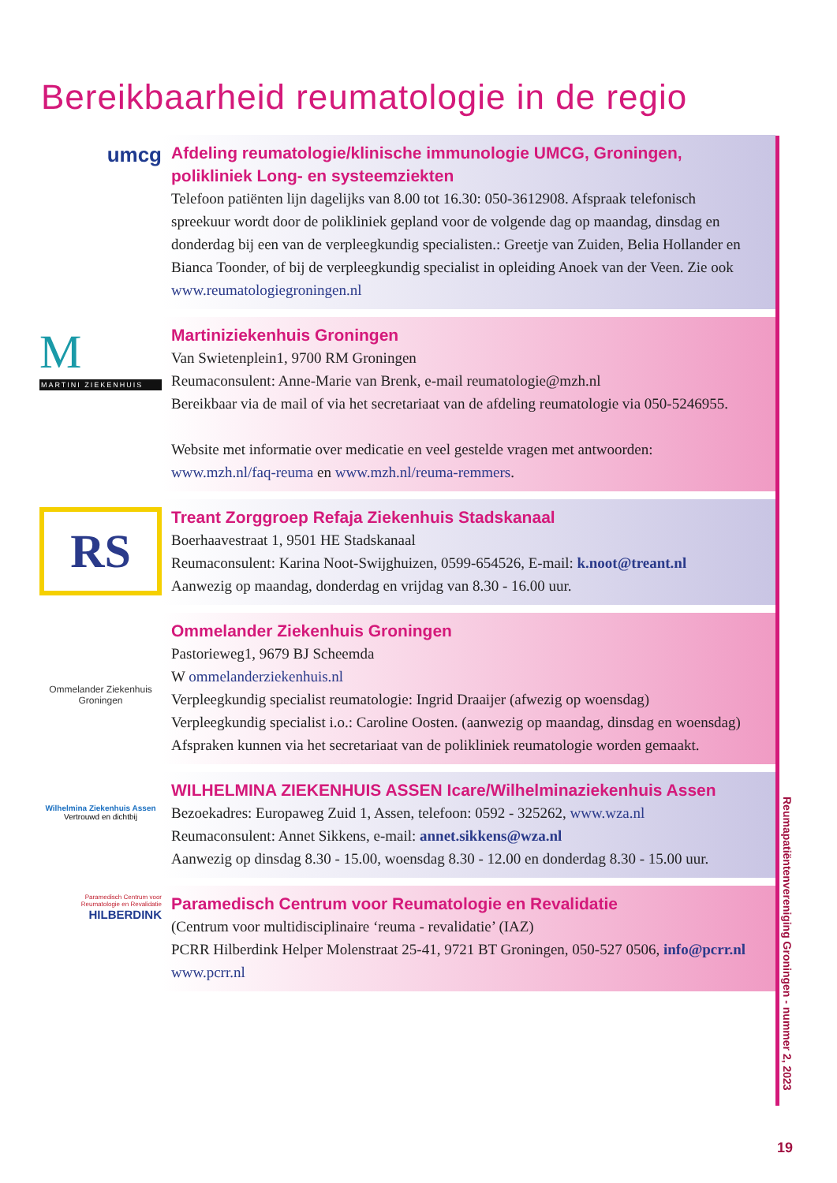Bereikbaarheid reumatologie in de regio
umcg
Afdeling reumatologie/klinische immunologie UMCG, Groningen, polikliniek Long- en systeemziekten
Telefoon patiënten lijn dagelijks van 8.00 tot 16.30: 050-3612908. Afspraak telefonisch spreekuur wordt door de polikliniek gepland voor de volgende dag op maandag, dinsdag en donderdag bij een van de verpleegkundig specialisten.: Greetje van Zuiden, Belia Hollander en Bianca Toonder, of bij de verpleegkundig specialist in opleiding Anoek van der Veen. Zie ook www.reumatologiegroningen.nl
M
MARTINI ZIEKENHUIS
Martiniziekenhuis Groningen
Van Swietenplein1, 9700 RM Groningen
Reumaconsulent: Anne-Marie van Brenk, e-mail reumatologie@mzh.nl
Bereikbaar via de mail of via het secretariaat van de afdeling reumatologie via 050-5246955.
Website met informatie over medicatie en veel gestelde vragen met antwoorden: www.mzh.nl/faq-reuma en www.mzh.nl/reuma-remmers.
RS
Treant Zorggroep Refaja Ziekenhuis Stadskanaal
Boerhaavestraat 1, 9501 HE Stadskanaal
Reumaconsulent: Karina Noot-Swijghuizen, 0599-654526, E-mail: k.noot@treant.nl
Aanwezig op maandag, donderdag en vrijdag van 8.30 - 16.00 uur.
Ommelander Ziekenhuis
Groningen
Ommelander Ziekenhuis Groningen
Pastorieweg1, 9679 BJ Scheemda
W ommelanderziekenhuis.nl
Verpleegkundig specialist reumatologie: Ingrid Draaijer (afwezig op woensdag)
Verpleegkundig specialist i.o.: Caroline Oosten. (aanwezig op maandag, dinsdag en woensdag) Afspraken kunnen via het secretariaat van de polikliniek reumatologie worden gemaakt.
Wilhelmina Ziekenhuis Assen
Vertrouwd en dichtbij
WILHELMINA ZIEKENHUIS ASSEN Icare/Wilhelminaziekenhuis Assen
Bezoekadres: Europaweg Zuid 1, Assen, telefoon: 0592 - 325262, www.wza.nl
Reumaconsulent: Annet Sikkens, e-mail: annet.sikkens@wza.nl
Aanwezig op dinsdag 8.30 - 15.00, woensdag 8.30 - 12.00 en donderdag 8.30 - 15.00 uur.
Paramedisch Centrum voor
Reumatologie en Revalidatie
HILBERDINK
Paramedisch Centrum voor Reumatologie en Revalidatie
(Centrum voor multidisciplinaire ‘reuma - revalidatie’ (IAZ)
PCRR Hilberdink Helper Molenstraat 25-41, 9721 BT Groningen, 050-527 0506, info@pcrr.nl
www.pcrr.nl
Reumapatiëntenvereniging Groningen - nummer 2, 2023
19